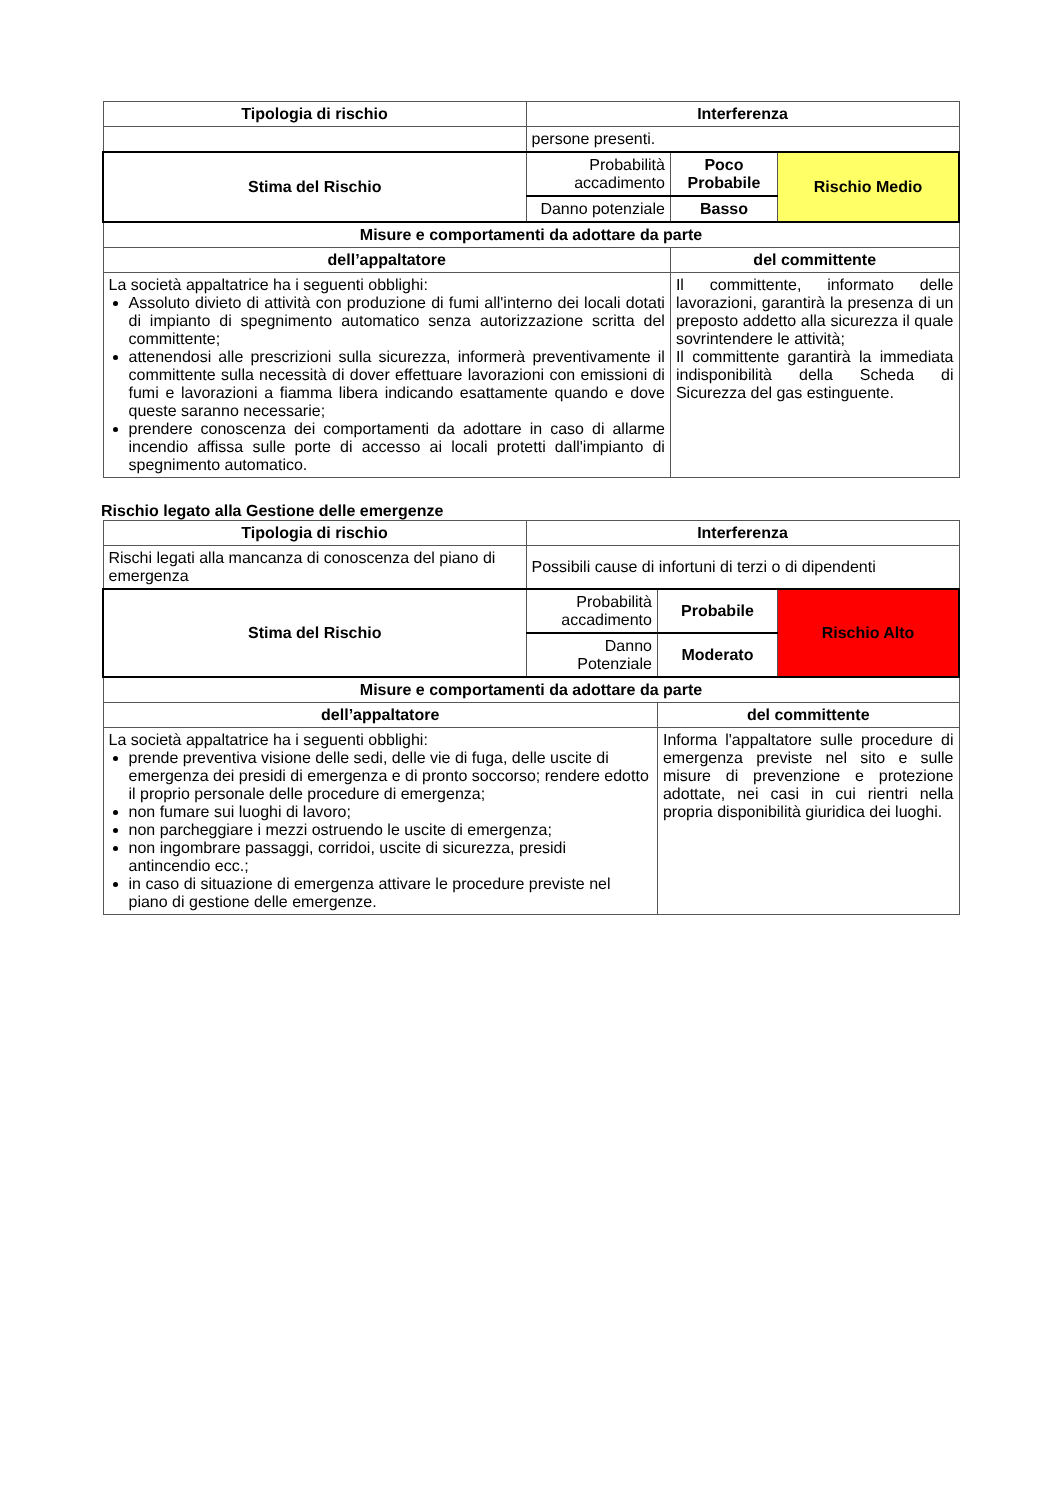| Tipologia di rischio | Interferenza | | |
| --- | --- | --- | --- |
| | persone presenti. | | |
| Stima del Rischio | Probabilità accadimento | Poco Probabile | Rischio Medio |
| | Danno potenziale | Basso | |
| Misure e comportamenti da adottare da parte | | | |
| dell’appaltatore | | del committente | |
| La società appaltatrice ha i seguenti obblighi: Assoluto divieto di attività con produzione di fumi all'interno dei locali dotati di impianto di spegnimento automatico senza autorizzazione scritta del committente; attenendosi alle prescrizioni sulla sicurezza, informerà preventivamente il committente sulla necessità di dover effettuare lavorazioni con emissioni di fumi e lavorazioni a fiamma libera indicando esattamente quando e dove queste saranno necessarie; prendere conoscenza dei comportamenti da adottare in caso di allarme incendio affissa sulle porte di accesso ai locali protetti dall'impianto di spegnimento automatico. | | Il committente, informato delle lavorazioni, garantirà la presenza di un preposto addetto alla sicurezza il quale sovrintendere le attività; Il committente garantirà la immediata indisponibilità della Scheda di Sicurezza del gas estinguente. | |
Rischio legato alla Gestione delle emergenze
| Tipologia di rischio | Interferenza | | |
| --- | --- | --- | --- |
| Rischi legati alla mancanza di conoscenza del piano di emergenza | Possibili cause di infortuni di terzi o di dipendenti | | |
| Stima del Rischio | Probabilità accadimento | Probabile | Rischio Alto |
| | Danno Potenziale | Moderato | |
| Misure e comportamenti da adottare da parte | | | |
| dell’appaltatore | | del committente | |
| La società appaltatrice ha i seguenti obblighi: prende preventiva visione delle sedi, delle vie di fuga, delle uscite di emergenza dei presidi di emergenza e di pronto soccorso; rendere edotto il proprio personale delle procedure di emergenza; non fumare sui luoghi di lavoro; non parcheggiare i mezzi ostruendo le uscite di emergenza; non ingombrare passaggi, corridoi, uscite di sicurezza, presidi antincendio ecc.; in caso di situazione di emergenza attivare le procedure previste nel piano di gestione delle emergenze. | | Informa l'appaltatore sulle procedure di emergenza previste nel sito e sulle misure di prevenzione e protezione adottate, nei casi in cui rientri nella propria disponibilità giuridica dei luoghi. | |